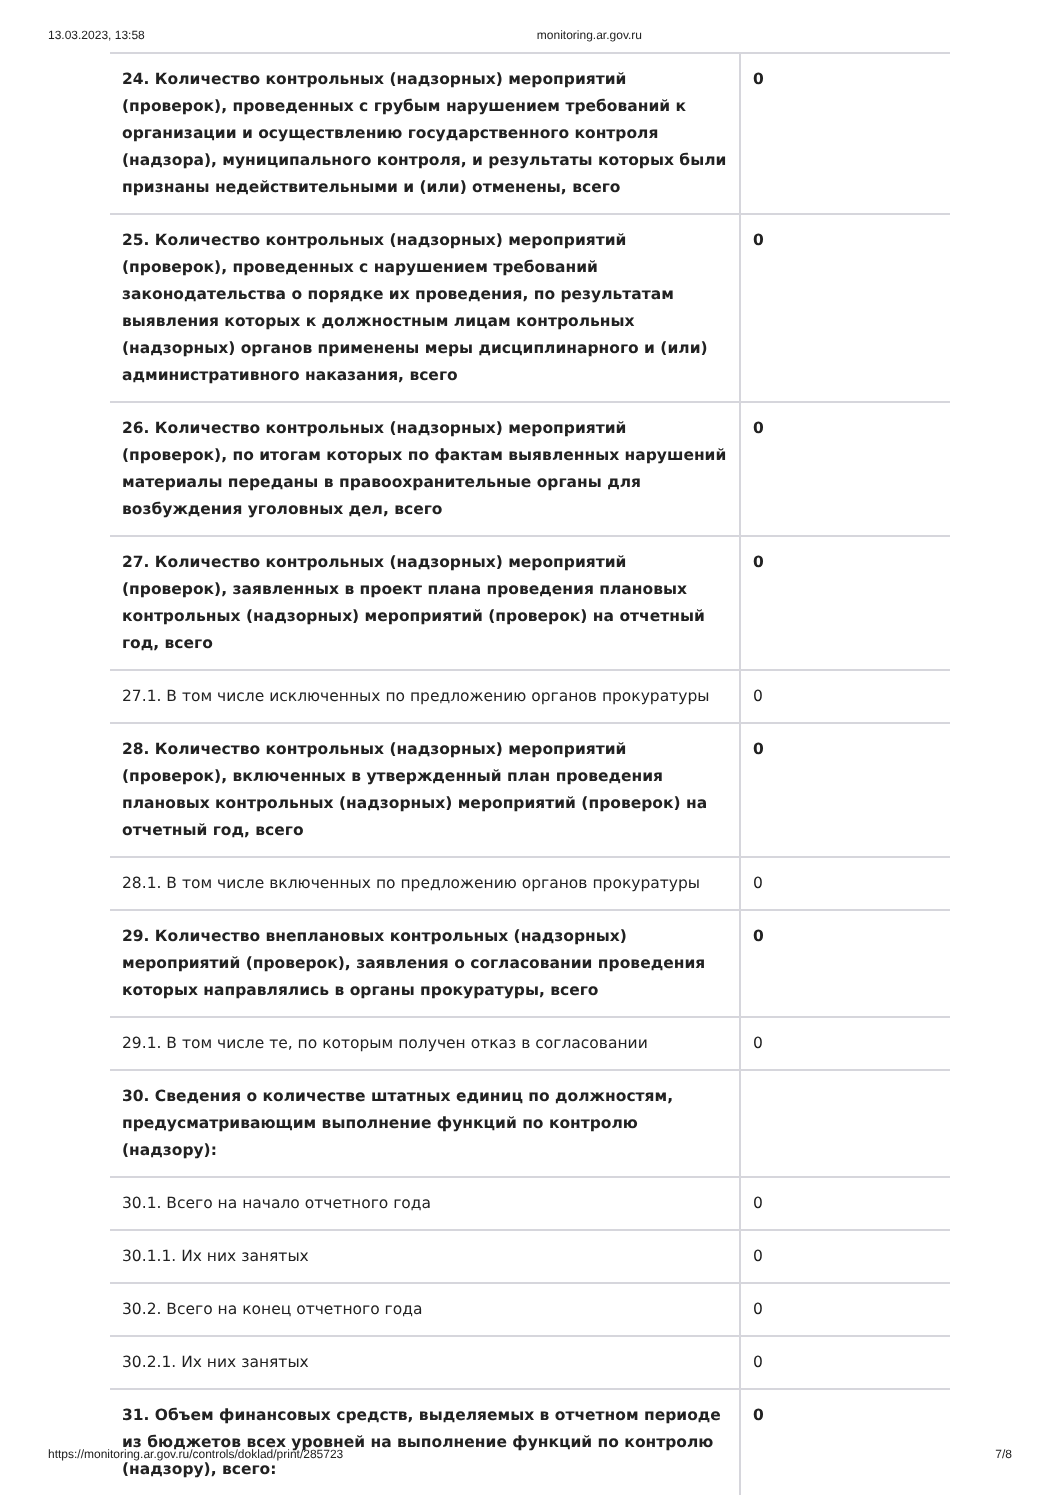13.03.2023, 13:58 monitoring.ar.gov.ru
| 24. Количество контрольных (надзорных) мероприятий (проверок), проведенных с грубым нарушением требований к организации и осуществлению государственного контроля (надзора), муниципального контроля, и результаты которых были признаны недействительными и (или) отменены, всего | 0 |
| 25. Количество контрольных (надзорных) мероприятий (проверок), проведенных с нарушением требований законодательства о порядке их проведения, по результатам выявления которых к должностным лицам контрольных (надзорных) органов применены меры дисциплинарного и (или) административного наказания, всего | 0 |
| 26. Количество контрольных (надзорных) мероприятий (проверок), по итогам которых по фактам выявленных нарушений материалы переданы в правоохранительные органы для возбуждения уголовных дел, всего | 0 |
| 27. Количество контрольных (надзорных) мероприятий (проверок), заявленных в проект плана проведения плановых контрольных (надзорных) мероприятий (проверок) на отчетный год, всего | 0 |
| 27.1. В том числе исключенных по предложению органов прокуратуры | 0 |
| 28. Количество контрольных (надзорных) мероприятий (проверок), включенных в утвержденный план проведения плановых контрольных (надзорных) мероприятий (проверок) на отчетный год, всего | 0 |
| 28.1. В том числе включенных по предложению органов прокуратуры | 0 |
| 29. Количество внеплановых контрольных (надзорных) мероприятий (проверок), заявления о согласовании проведения которых направлялись в органы прокуратуры, всего | 0 |
| 29.1. В том числе те, по которым получен отказ в согласовании | 0 |
| 30. Сведения о количестве штатных единиц по должностям, предусматривающим выполнение функций по контролю (надзору): | |
| 30.1. Всего на начало отчетного года | 0 |
| 30.1.1. Их них занятых | 0 |
| 30.2. Всего на конец отчетного года | 0 |
| 30.2.1. Их них занятых | 0 |
| 31. Объем финансовых средств, выделяемых в отчетном периоде из бюджетов всех уровней на выполнение функций по контролю (надзору), всего: | 0 |
https://monitoring.ar.gov.ru/controls/doklad/print/285723 7/8